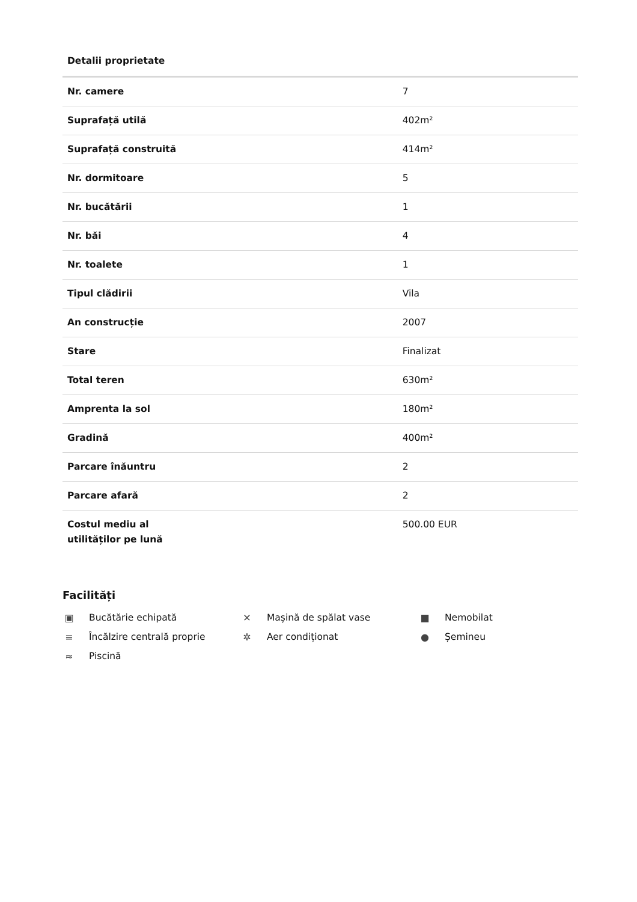| Detalii proprietate | |
| --- | --- |
| Nr. camere | 7 |
| Suprafață utilă | 402m² |
| Suprafață construită | 414m² |
| Nr. dormitoare | 5 |
| Nr. bucătării | 1 |
| Nr. băi | 4 |
| Nr. toalete | 1 |
| Tipul clădirii | Vila |
| An construcție | 2007 |
| Stare | Finalizat |
| Total teren | 630m² |
| Amprenta la sol | 180m² |
| Gradină | 400m² |
| Parcare înăuntru | 2 |
| Parcare afară | 2 |
| Costul mediu al utilităților pe lună | 500.00 EUR |
Facilități
▣ Bucătărie echipată
✕ Mașină de spălat vase
■ Nemobilat
≡ Încălzire centrală proprie
✲ Aer condiționat
● Șemineu
≈ Piscină